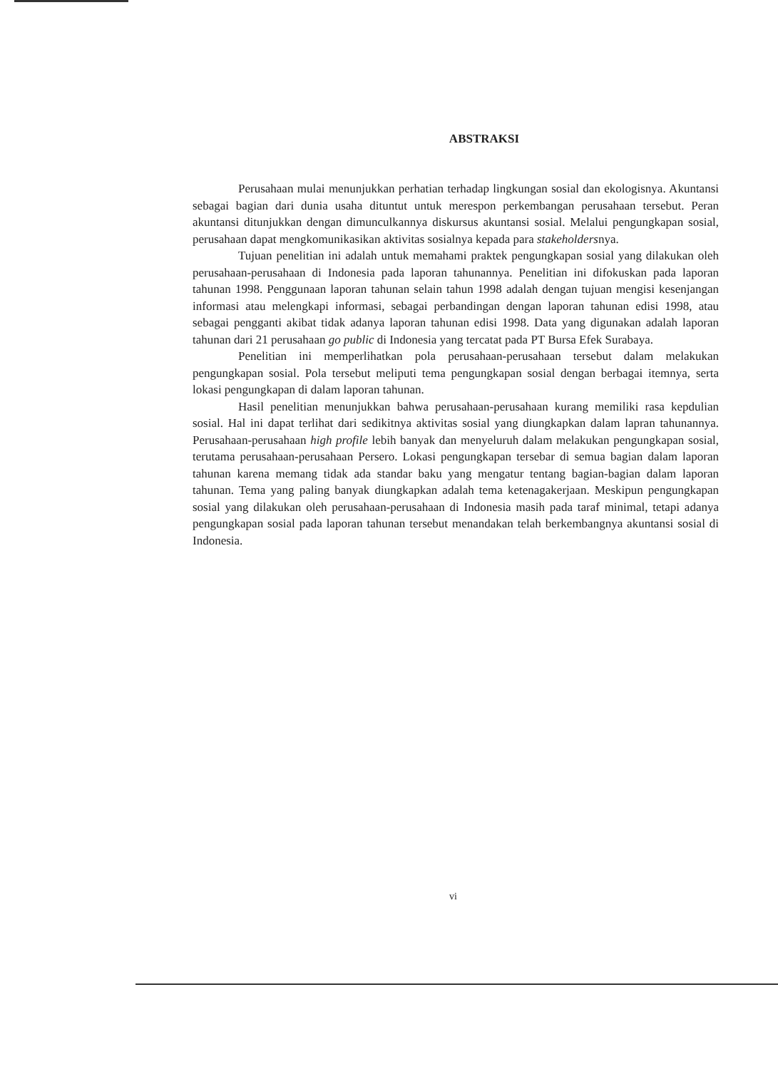ABSTRAKSI
Perusahaan mulai menunjukkan perhatian terhadap lingkungan sosial dan ekologisnya. Akuntansi sebagai bagian dari dunia usaha dituntut untuk merespon perkembangan perusahaan tersebut. Peran akuntansi ditunjukkan dengan dimunculkannya diskursus akuntansi sosial. Melalui pengungkapan sosial, perusahaan dapat mengkomunikasikan aktivitas sosialnya kepada para stakeholdersnya.
Tujuan penelitian ini adalah untuk memahami praktek pengungkapan sosial yang dilakukan oleh perusahaan-perusahaan di Indonesia pada laporan tahunannya. Penelitian ini difokuskan pada laporan tahunan 1998. Penggunaan laporan tahunan selain tahun 1998 adalah dengan tujuan mengisi kesenjangan informasi atau melengkapi informasi, sebagai perbandingan dengan laporan tahunan edisi 1998, atau sebagai pengganti akibat tidak adanya laporan tahunan edisi 1998. Data yang digunakan adalah laporan tahunan dari 21 perusahaan go public di Indonesia yang tercatat pada PT Bursa Efek Surabaya.
Penelitian ini memperlihatkan pola perusahaan-perusahaan tersebut dalam melakukan pengungkapan sosial. Pola tersebut meliputi tema pengungkapan sosial dengan berbagai itemnya, serta lokasi pengungkapan di dalam laporan tahunan.
Hasil penelitian menunjukkan bahwa perusahaan-perusahaan kurang memiliki rasa kepdulian sosial. Hal ini dapat terlihat dari sedikitnya aktivitas sosial yang diungkapkan dalam lapran tahunannya. Perusahaan-perusahaan high profile lebih banyak dan menyeluruh dalam melakukan pengungkapan sosial, terutama perusahaan-perusahaan Persero. Lokasi pengungkapan tersebar di semua bagian dalam laporan tahunan karena memang tidak ada standar baku yang mengatur tentang bagian-bagian dalam laporan tahunan. Tema yang paling banyak diungkapkan adalah tema ketenagakerjaan. Meskipun pengungkapan sosial yang dilakukan oleh perusahaan-perusahaan di Indonesia masih pada taraf minimal, tetapi adanya pengungkapan sosial pada laporan tahunan tersebut menandakan telah berkembangnya akuntansi sosial di Indonesia.
vi